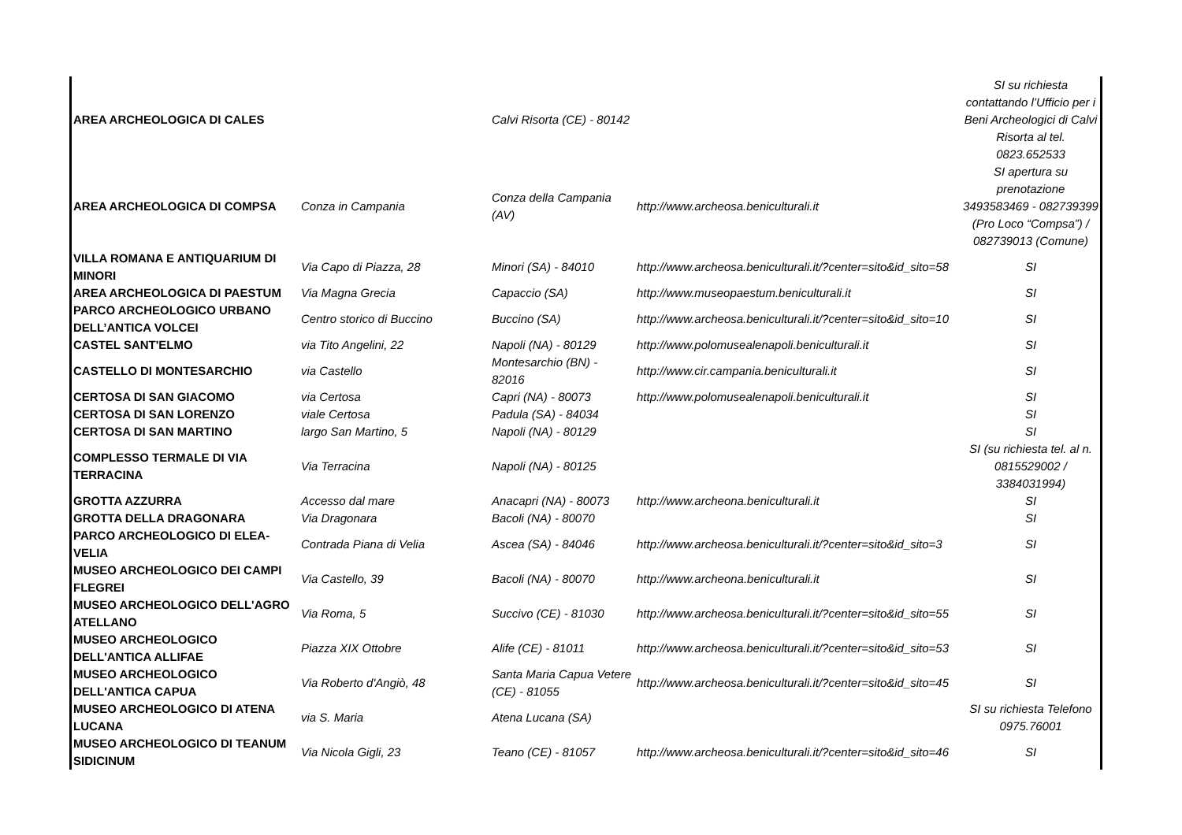| AREA ARCHEOLOGICA DI CALES | | Calvi Risorta (CE) - 80142 | | SI su richiesta contattando l’Ufficio per i Beni Archeologici di Calvi Risorta al tel. 0823.652533 |
| AREA ARCHEOLOGICA DI COMPSA | Conza in Campania | Conza della Campania (AV) | http://www.archeosa.beniculturali.it | SI apertura su prenotazione 3493583469 - 082739399 (Pro Loco “Compsa”) / 082739013 (Comune) |
| VILLA ROMANA E ANTIQUARIUM DI MINORI | Via Capo di Piazza, 28 | Minori (SA) - 84010 | http://www.archeosa.beniculturali.it/?center=sito&id_sito=58 | SI |
| AREA ARCHEOLOGICA DI PAESTUM | Via Magna Grecia | Capaccio (SA) | http://www.museopaestum.beniculturali.it | SI |
| PARCO ARCHEOLOGICO URBANO DELL’ANTICA VOLCEI | Centro storico di Buccino | Buccino (SA) | http://www.archeosa.beniculturali.it/?center=sito&id_sito=10 | SI |
| CASTEL SANT'ELMO | via Tito Angelini, 22 | Napoli (NA) - 80129 | http://www.polomusealenapoli.beniculturali.it | SI |
| CASTELLO DI MONTESARCHIO | via Castello | Montesarchio (BN) - 82016 | http://www.cir.campania.beniculturali.it | SI |
| CERTOSA DI SAN GIACOMO | via Certosa | Capri (NA) - 80073 | http://www.polomusealenapoli.beniculturali.it | SI |
| CERTOSA DI SAN LORENZO | viale Certosa | Padula (SA) - 84034 | | SI |
| CERTOSA DI SAN MARTINO | largo San Martino, 5 | Napoli (NA) - 80129 | | SI |
| COMPLESSO TERMALE DI VIA TERRACINA | Via Terracina | Napoli (NA) - 80125 | | SI (su richiesta tel. al n. 0815529002 / 3384031994) |
| GROTTA AZZURRA | Accesso dal mare | Anacapri (NA) - 80073 | http://www.archeona.beniculturali.it | SI |
| GROTTA DELLA DRAGONARA | Via Dragonara | Bacoli (NA) - 80070 | | SI |
| PARCO ARCHEOLOGICO DI ELEA-VELIA | Contrada Piana di Velia | Ascea (SA) - 84046 | http://www.archeosa.beniculturali.it/?center=sito&id_sito=3 | SI |
| MUSEO ARCHEOLOGICO DEI CAMPI FLEGREI | Via Castello, 39 | Bacoli (NA) - 80070 | http://www.archeona.beniculturali.it | SI |
| MUSEO ARCHEOLOGICO DELL'AGRO ATELLANO | Via Roma, 5 | Succivo (CE) - 81030 | http://www.archeosa.beniculturali.it/?center=sito&id_sito=55 | SI |
| MUSEO ARCHEOLOGICO DELL'ANTICA ALLIFAE | Piazza XIX Ottobre | Alife (CE) - 81011 | http://www.archeosa.beniculturali.it/?center=sito&id_sito=53 | SI |
| MUSEO ARCHEOLOGICO DELL'ANTICA CAPUA | Via Roberto d'Angiò, 48 | Santa Maria Capua Vetere (CE) - 81055 | http://www.archeosa.beniculturali.it/?center=sito&id_sito=45 | SI |
| MUSEO ARCHEOLOGICO DI ATENA LUCANA | via S. Maria | Atena Lucana (SA) | | SI su richiesta Telefono 0975.76001 |
| MUSEO ARCHEOLOGICO DI TEANUM SIDICINUM | Via Nicola Gigli, 23 | Teano (CE) - 81057 | http://www.archeosa.beniculturali.it/?center=sito&id_sito=46 | SI |